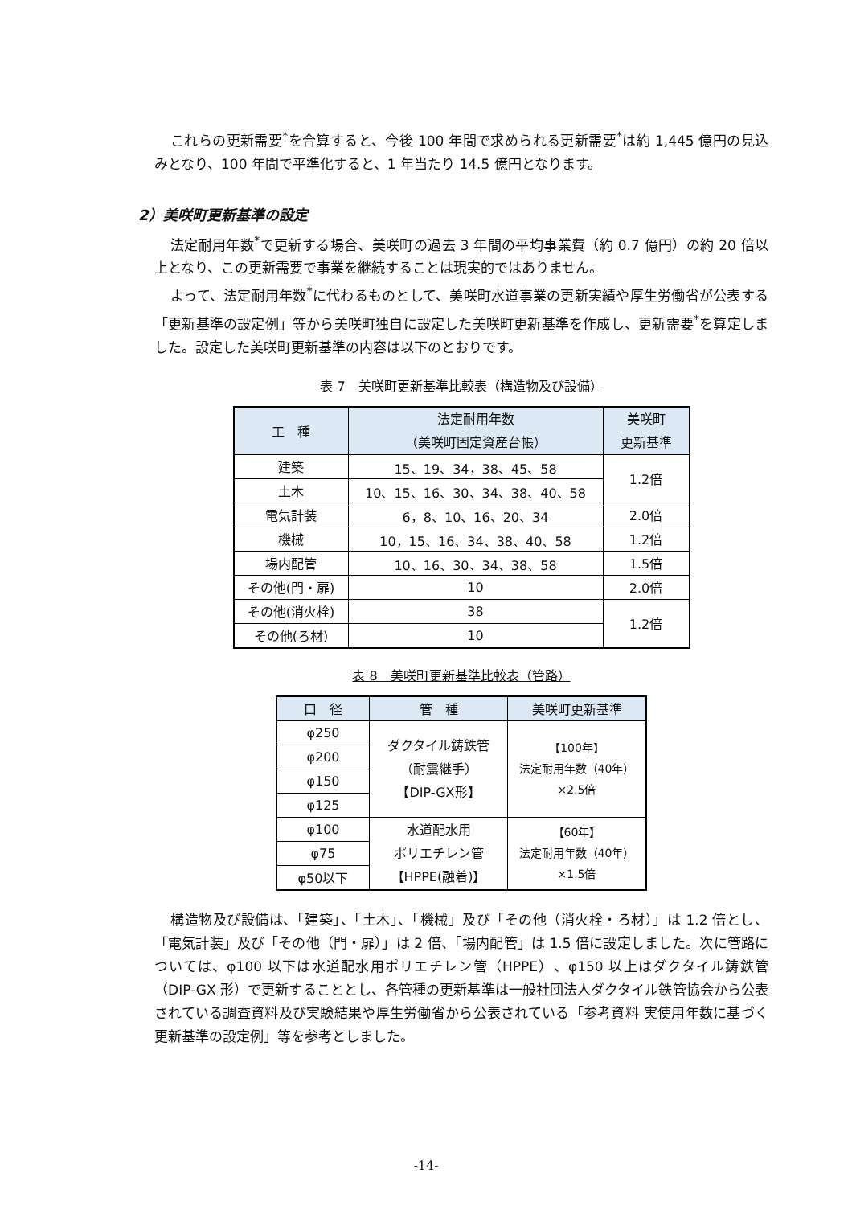これらの更新需要<sup>*</sup>を合算すると、今後 100 年間で求められる更新需要<sup>*</sup>は約 1,445 億円の見込みとなり、100 年間で平準化すると、1 年当たり 14.5 億円となります。
2）美咲町更新基準の設定
法定耐用年数<sup>*</sup>で更新する場合、美咲町の過去 3 年間の平均事業費（約 0.7 億円）の約 20 倍以上となり、この更新需要で事業を継続することは現実的ではありません。
よって、法定耐用年数<sup>*</sup>に代わるものとして、美咲町水道事業の更新実績や厚生労働省が公表する「更新基準の設定例」等から美咲町独自に設定した美咲町更新基準を作成し、更新需要<sup>*</sup>を算定しました。設定した美咲町更新基準の内容は以下のとおりです。
表 7　美咲町更新基準比較表（構造物及び設備）
| 工 種 | 法定耐用年数 （美咲町固定資産台帳） | 美咲町 更新基準 |
| --- | --- | --- |
| 建築 | 15、19、34，38、45、58 | 1.2倍 |
| 土木 | 10、15、16、30、34、38、40、58 | |
| 電気計装 | 6，8、10、16、20、34 | 2.0倍 |
| 機械 | 10，15、16、34、38、40、58 | 1.2倍 |
| 場内配管 | 10、16、30、34、38、58 | 1.5倍 |
| その他(門・扉) | 10 | 2.0倍 |
| その他(消火栓) | 38 | 1.2倍 |
| その他(ろ材) | 10 | |
表 8　美咲町更新基準比較表（管路）
| 口 径 | 管 種 | 美咲町更新基準 |
| --- | --- | --- |
| φ250 | ダクタイル鋳鉄管 （耐震継手） 【DIP-GX形】 | 【100年】 法定耐用年数（40年） ×2.5倍 |
| φ200 | | |
| φ150 | | |
| φ125 | | |
| φ100 | 水道配水用 ポリエチレン管 【HPPE(融着)】 | 【60年】 法定耐用年数（40年） ×1.5倍 |
| φ75 | | |
| φ50以下 | | |
構造物及び設備は、「建築」、「土木」、「機械」及び「その他（消火栓・ろ材）」は 1.2 倍とし、「電気計装」及び「その他（門・扉）」は 2 倍、「場内配管」は 1.5 倍に設定しました。次に管路については、φ100 以下は水道配水用ポリエチレン管（HPPE）、φ150 以上はダクタイル鋳鉄管（DIP-GX 形）で更新することとし、各管種の更新基準は一般社団法人ダクタイル鉄管協会から公表されている調査資料及び実験結果や厚生労働省から公表されている「参考資料 実使用年数に基づく更新基準の設定例」等を参考としました。
-14-